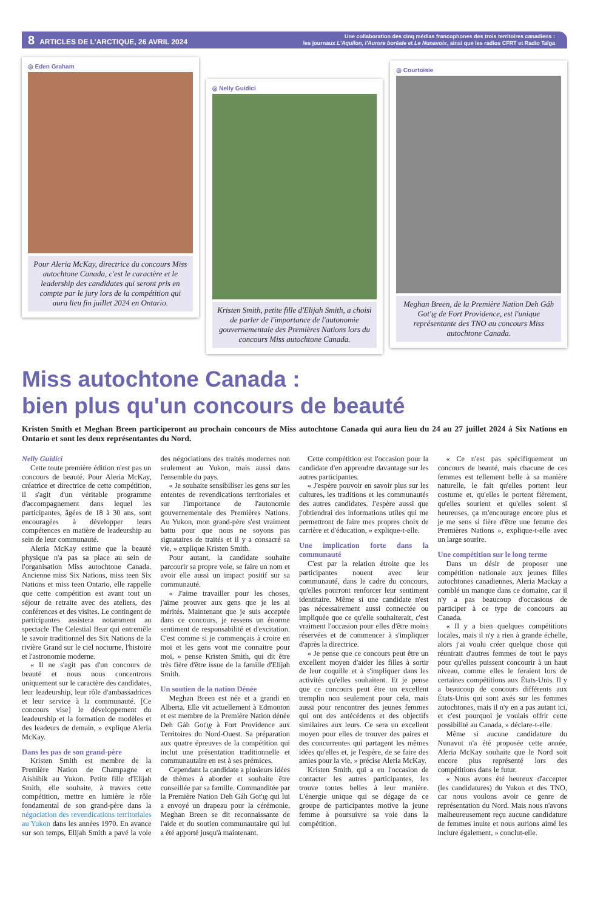8 ARTICLES DE L'ARCTIQUE, 26 AVRIL 2024
Une collaboration des cinq médias francophones des trois territoires canadiens :
les journaux L'Aquilon, l'Aurore boréale et Le Nunavoix, ainsi que les radios CFRT et Radio Taïga
◎ Eden Graham
Pour Aleria McKay, directrice du concours Miss autochtone Canada, c'est le caractère et le leadership des candidates qui seront pris en compte par le jury lors de la compétition qui aura lieu fin juillet 2024 en Ontario.
◎ Nelly Guidici
Kristen Smith, petite fille d'Elijah Smith, a choisi de parler de l'importance de l'autonomie gouvernementale des Premières Nations lors du concours Miss autochtone Canada.
◎ Courtoisie
Meghan Breen, de la Première Nation Deh Gáh Got'ı̨ę de Fort Providence, est l'unique représentante des TNO au concours Miss autochtone Canada.
Miss autochtone Canada :
bien plus qu'un concours de beauté
Kristen Smith et Meghan Breen participeront au prochain concours de Miss autochtone Canada qui aura lieu du 24 au 27 juillet 2024 à Six Nations en Ontario et sont les deux représentantes du Nord.
Nelly Guidici
Cette toute première édition n'est pas un concours de beauté. Pour Aleria McKay, créatrice et directrice de cette compétition, il s'agit d'un véritable programme d'accompagnement dans lequel les participantes, âgées de 18 à 30 ans, sont encouragées à développer leurs compétences en matière de leadeurship au sein de leur communauté.
Aleria McKay estime que la beauté physique n'a pas sa place au sein de l'organisation Miss autochtone Canada. Ancienne miss Six Nations, miss teen Six Nations et miss teen Ontario, elle rappelle que cette compétition est avant tout un séjour de retraite avec des ateliers, des conférences et des visites. Le contingent de participantes assistera notamment au spectacle The Celestial Bear qui entremêle le savoir traditionnel des Six Nations de la rivière Grand sur le ciel nocturne, l'histoire et l'astronomie moderne.
« Il ne s'agit pas d'un concours de beauté et nous nous concentrons uniquement sur le caractère des candidates, leur leadeurship, leur rôle d'ambassadrices et leur service à la communauté. [Ce concours vise] le développement du leadeurship et la formation de modèles et des leadeurs de demain, » explique Aleria McKay.
Dans les pas de son grand-père
Kristen Smith est membre de la Première Nation de Champagne et Aishihik au Yukon. Petite fille d'Elijah Smith, elle souhaite, à travers cette compétition, mettre en lumière le rôle fondamental de son grand-père dans la négociation des revendications territoriales au Yukon dans les années 1970. En avance sur son temps, Elijah Smith a pavé la voie des négociations des traités modernes non seulement au Yukon, mais aussi dans l'ensemble du pays.
« Je souhaite sensibiliser les gens sur les ententes de revendications territoriales et sur l'importance de l'autonomie gouvernementale des Premières Nations. Au Yukon, mon grand-père s'est vraiment battu pour que nous ne soyons pas signataires de traités et il y a consacré sa vie, » explique Kristen Smith.
Pour autant, la candidate souhaite parcourir sa propre voie, se faire un nom et avoir elle aussi un impact positif sur sa communauté.
« J'aime travailler pour les choses, j'aime prouver aux gens que je les ai mérités. Maintenant que je suis acceptée dans ce concours, je ressens un énorme sentiment de responsabilité et d'excitation. C'est comme si je commençais à croire en moi et les gens vont me connaitre pour moi, » pense Kristen Smith, qui dit être très fière d'être issue de la famille d'Elijah Smith.
Un soutien de la nation Dénée
Meghan Breen est née et a grandi en Alberta. Elle vit actuellement à Edmonton et est membre de la Première Nation dénée Deh Gáh Got'ı̨ę à Fort Providence aux Territoires du Nord-Ouest. Sa préparation aux quatre épreuves de la compétition qui inclut une présentation traditionnelle et communautaire en est à ses prémices.
Cependant la candidate a plusieurs idées de thèmes à aborder et souhaite être conseillée par sa famille. Commanditée par la Première Nation Deh Gáh Got'ı̨ę qui lui a envoyé un drapeau pour la cérémonie, Meghan Breen se dit reconnaissante de l'aide et du soutien communautaire qui lui a été apporté jusqu'à maintenant.
Cette compétition est l'occasion pour la candidate d'en apprendre davantage sur les autres participantes.
« J'espère pouvoir en savoir plus sur les cultures, les traditions et les communautés des autres candidates. J'espère aussi que j'obtiendrai des informations utiles qui me permettront de faire mes propres choix de carrière et d'éducation, » explique-t-elle.
Une implication forte dans la communauté
C'est par la relation étroite que les participantes nouent avec leur communauté, dans le cadre du concours, qu'elles pourront renforcer leur sentiment identitaire. Même si une candidate n'est pas nécessairement aussi connectée ou impliquée que ce qu'elle souhaiterait, c'est vraiment l'occasion pour elles d'être moins réservées et de commencer à s'impliquer d'après la directrice.
« Je pense que ce concours peut être un excellent moyen d'aider les filles à sortir de leur coquille et à s'impliquer dans les activités qu'elles souhaitent. Et je pense que ce concours peut être un excellent tremplin non seulement pour cela, mais aussi pour rencontrer des jeunes femmes qui ont des antécédents et des objectifs similaires aux leurs. Ce sera un excellent moyen pour elles de trouver des paires et des concurrentes qui partagent les mêmes idées qu'elles et, je l'espère, de se faire des amies pour la vie, » précise Aleria McKay.
Kristen Smith, qui a eu l'occasion de contacter les autres participantes, les trouve toutes belles à leur manière. L'énergie unique qui se dégage de ce groupe de participantes motive la jeune femme à poursuivre sa voie dans la compétition.
« Ce n'est pas spécifiquement un concours de beauté, mais chacune de ces femmes est tellement belle à sa manière naturelle, le fait qu'elles portent leur costume et, qu'elles le portent fièrement, qu'elles sourient et qu'elles soient si heureuses, ça m'encourage encore plus et je me sens si fière d'être une femme des Premières Nations », explique-t-elle avec un large sourire.
Une compétition sur le long terme
Dans un désir de proposer une compétition nationale aux jeunes filles autochtones canadiennes, Aleria Mackay a comblé un manque dans ce domaine, car il n'y a pas beaucoup d'occasions de participer à ce type de concours au Canada.
« Il y a bien quelques compétitions locales, mais il n'y a rien à grande échelle, alors j'ai voulu créer quelque chose qui réunirait d'autres femmes de tout le pays pour qu'elles puissent concourir à un haut niveau, comme elles le feraient lors de certaines compétitions aux États-Unis. Il y a beaucoup de concours différents aux États-Unis qui sont axés sur les femmes autochtones, mais il n'y en a pas autant ici, et c'est pourquoi je voulais offrir cette possibilité au Canada, » déclare-t-elle.
Même si aucune candidature du Nunavut n'a été proposée cette année, Aleria McKay souhaite que le Nord soit encore plus représenté lors des compétitions dans le futur.
« Nous avons été heureux d'accepter (les candidatures) du Yukon et des TNO, car nous voulons avoir ce genre de représentation du Nord. Mais nous n'avons malheureusement reçu aucune candidature de femmes inuite et nous aurions aimé les inclure également, » conclut-elle.